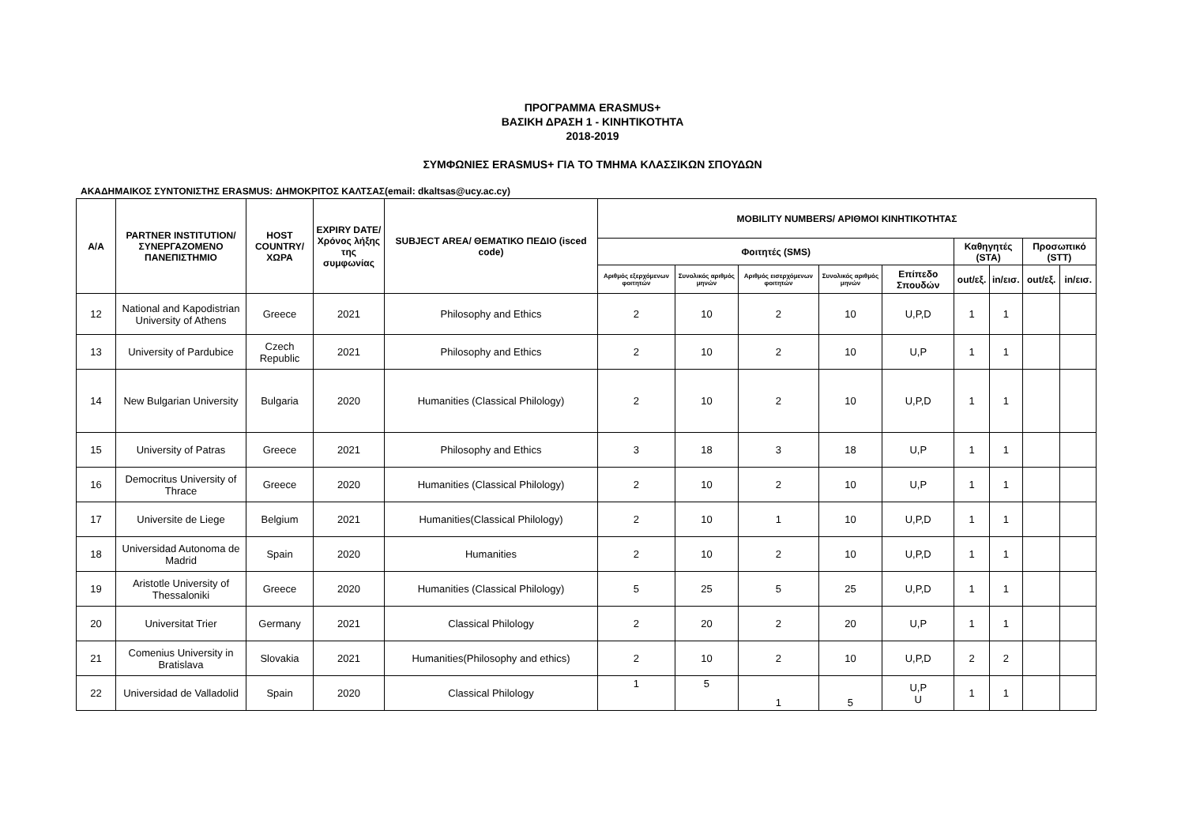ΠΡΟΓΡΑΜΜΑ ERASMUS+
ΒΑΣΙΚΗ ΔΡΑΣΗ 1 - ΚΙΝΗΤΙΚΟΤΗΤΑ
2018-2019
ΣΥΜΦΩΝΙΕΣ ERASMUS+ ΓΙΑ ΤΟ ΤΜΗΜΑ ΚΛΑΣΣΙΚΩΝ ΣΠΟΥΔΩΝ
ΑΚΑΔΗΜΑΙΚΟΣ ΣΥΝΤΟΝΙΣΤΗΣ ERASMUS: ΔΗΜΟΚΡΙΤΟΣ ΚΑΛΤΣΑΣ(email: dkaltsas@ucy.ac.cy)
| A/A | PARTNER INSTITUTION/ ΣΥΝΕΡΓΑΖΟΜΕΝΟ ΠΑΝΕΠΙΣΤΗΜΙΟ | HOST COUNTRY/ ΧΩΡΑ | EXPIRY DATE/ Χρόνος λήξης της συμφωνίας | SUBJECT AREA/ ΘΕΜΑΤΙΚΟ ΠΕΔΙΟ (isced code) | MOBILITY NUMBERS/ ΑΡΙΘΜΟΙ ΚΙΝΗΤΙΚΟΤΗΤΑΣ | | | | | | | | |
| --- | --- | --- | --- | --- | --- | --- | --- | --- | --- | --- | --- | --- | --- |
| | | | | | Φοιτητές (SMS) | | | | | Καθηγητές (STA) | | Προσωπικό (STT) | |
| | | | | | Αριθμός εξερχόμενων φοιτητών | Συνολικός αριθμός μηνών | Αριθμός εισερχόμενων φοιτητών | Συνολικός αριθμός μηνών | Επίπεδο Σπουδών | out/εξ. | in/εισ. | out/εξ. | in/εισ. |
| 12 | National and Kapodistrian University of Athens | Greece | 2021 | Philosophy and Ethics | 2 | 10 | 2 | 10 | U,P,D | 1 | 1 | | |
| 13 | University of Pardubice | Czech Republic | 2021 | Philosophy and Ethics | 2 | 10 | 2 | 10 | U,P | 1 | 1 | | |
| 14 | New Bulgarian University | Bulgaria | 2020 | Humanities (Classical Philology) | 2 | 10 | 2 | 10 | U,P,D | 1 | 1 | | |
| 15 | University of Patras | Greece | 2021 | Philosophy and Ethics | 3 | 18 | 3 | 18 | U,P | 1 | 1 | | |
| 16 | Democritus University of Thrace | Greece | 2020 | Humanities (Classical Philology) | 2 | 10 | 2 | 10 | U,P | 1 | 1 | | |
| 17 | Universite de Liege | Belgium | 2021 | Humanities(Classical Philology) | 2 | 10 | 1 | 10 | U,P,D | 1 | 1 | | |
| 18 | Universidad Autonoma de Madrid | Spain | 2020 | Humanities | 2 | 10 | 2 | 10 | U,P,D | 1 | 1 | | |
| 19 | Aristotle University of Thessaloniki | Greece | 2020 | Humanities (Classical Philology) | 5 | 25 | 5 | 25 | U,P,D | 1 | 1 | | |
| 20 | Universitat Trier | Germany | 2021 | Classical Philology | 2 | 20 | 2 | 20 | U,P | 1 | 1 | | |
| 21 | Comenius University in Bratislava | Slovakia | 2021 | Humanities(Philosophy and ethics) | 2 | 10 | 2 | 10 | U,P,D | 2 | 2 | | |
| 22 | Universidad de Valladolid | Spain | 2020 | Classical Philology | 1 | 5 | 1 | 5 | U,P U | 1 | 1 | | |